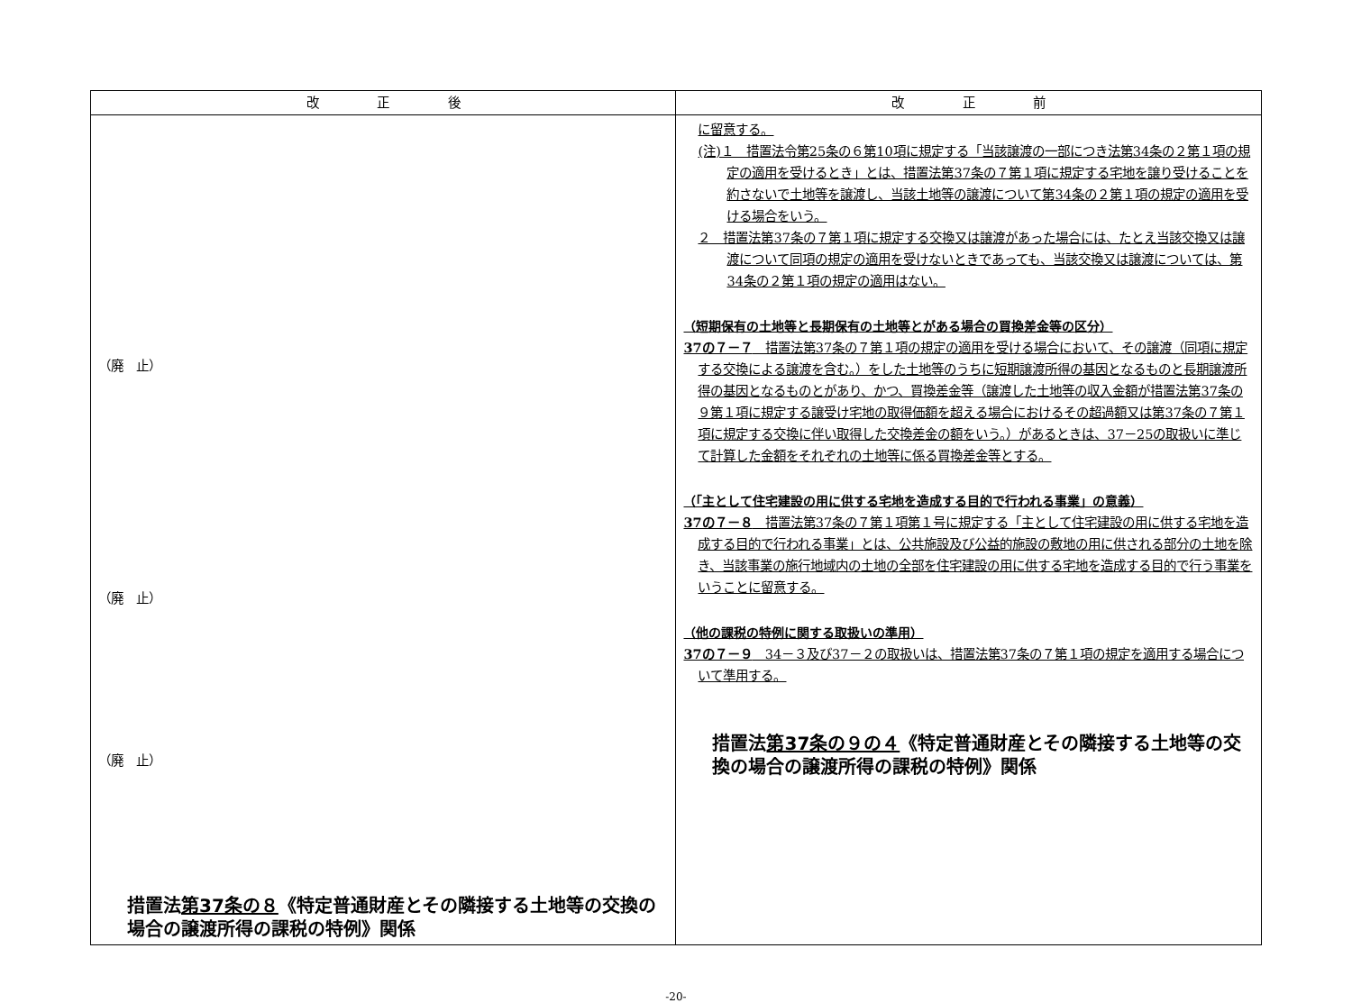| 改 正 後 | 改 正 前 |
| --- | --- |
| （廃 止） （廃 止） （廃 止） 措置法 第37条の８ 《特定普通財産とその隣接する土地等の交換の場合の譲渡所得の課税の特例》関係 | に留意する。 (注)１ 措置法令第25条の６第10項に規定する「当該譲渡の一部につき法第34条の２第１項の規定の適用を受けるとき」とは、措置法第37条の７第１項に規定する宅地を譲り受けることを約さないで土地等を譲渡し、当該土地等の譲渡について第34条の２第１項の規定の適用を受ける場合をいう。 ２ 措置法第37条の７第１項に規定する交換又は譲渡があった場合には、たとえ当該交換又は譲渡について同項の規定の適用を受けないときであっても、当該交換又は譲渡については、第34条の２第１項の規定の適用はない。 （短期保有の土地等と長期保有の土地等とがある場合の買換差金等の区分） 37の７－７ 措置法第37条の７第１項の規定の適用を受ける場合において、その譲渡（同項に規定する交換による譲渡を含む。）をした土地等のうちに短期譲渡所得の基因となるものと長期譲渡所得の基因となるものとがあり、かつ、買換差金等（譲渡した土地等の収入金額が措置法第37条の９第１項に規定する譲受け宅地の取得価額を超える場合におけるその超過額又は第37条の７第１項に規定する交換に伴い取得した交換差金の額をいう。）があるときは、37－25の取扱いに準じて計算した金額をそれぞれの土地等に係る買換差金等とする。 （「主として住宅建設の用に供する宅地を造成する目的で行われる事業」の意義） 37の７－８ 措置法第37条の７第１項第１号に規定する「主として住宅建設の用に供する宅地を造成する目的で行われる事業」とは、公共施設及び公益的施設の敷地の用に供される部分の土地を除き、当該事業の施行地域内の土地の全部を住宅建設の用に供する宅地を造成する目的で行う事業をいうことに留意する。 （他の課税の特例に関する取扱いの準用） 37の７－９ 34－３及び37－２の取扱いは、措置法第37条の７第１項の規定を適用する場合について準用する。 措置法 第37条の９の４ 《特定普通財産とその隣接する土地等の交換の場合の譲渡所得の課税の特例》関係 |
-20-